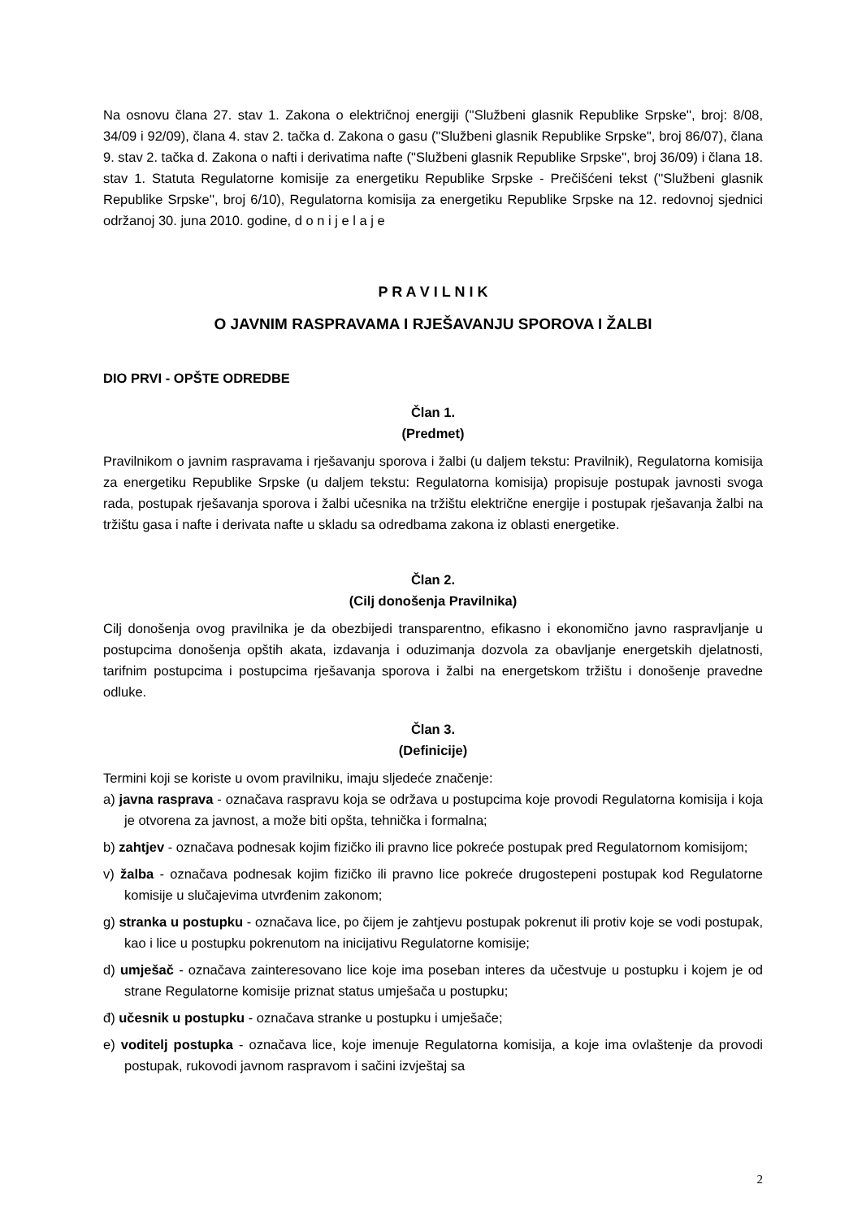Na osnovu člana 27. stav 1. Zakona o električnoj energiji (''Službeni glasnik Republike Srpske'', broj: 8/08, 34/09 i 92/09), člana 4. stav 2. tačka d. Zakona o gasu ("Službeni glasnik Republike Srpske", broj 86/07), člana 9. stav 2. tačka d. Zakona o nafti i derivatima nafte ("Službeni glasnik Republike Srpske", broj 36/09) i člana 18. stav 1. Statuta Regulatorne komisije za energetiku Republike Srpske - Prečišćeni tekst (''Službeni glasnik Republike Srpske'', broj 6/10), Regulatorna komisija za energetiku Republike Srpske na 12. redovnoj sjednici održanoj 30. juna 2010. godine, d o n i j e l a j e
P R A V I L N I K
O JAVNIM RASPRAVAMA I RJEŠAVANJU SPOROVA I ŽALBI
DIO PRVI - OPŠTE ODREDBE
Član 1.
(Predmet)
Pravilnikom o javnim raspravama i rješavanju sporova i žalbi (u daljem tekstu: Pravilnik), Regulatorna komisija za energetiku Republike Srpske (u daljem tekstu: Regulatorna komisija) propisuje postupak javnosti svoga rada, postupak rješavanja sporova i žalbi učesnika na tržištu električne energije i postupak rješavanja žalbi na tržištu gasa i nafte i derivata nafte u skladu sa odredbama zakona iz oblasti energetike.
Član 2.
(Cilj donošenja Pravilnika)
Cilj donošenja ovog pravilnika je da obezbijedi transparentno, efikasno i ekonomično javno raspravljanje u postupcima donošenja opštih akata, izdavanja i oduzimanja dozvola za obavljanje energetskih djelatnosti, tarifnim postupcima i postupcima rješavanja sporova i žalbi na energetskom tržištu i donošenje pravedne odluke.
Član 3.
(Definicije)
Termini koji se koriste u ovom pravilniku, imaju sljedeće značenje:
a) javna rasprava - označava raspravu koja se održava u postupcima koje provodi Regulatorna komisija i koja je otvorena za javnost, a može biti opšta, tehnička i formalna;
b) zahtjev - označava podnesak kojim fizičko ili pravno lice pokreće postupak pred Regulatornom komisijom;
v) žalba - označava podnesak kojim fizičko ili pravno lice pokreće drugostepeni postupak kod Regulatorne komisije u slučajevima utvrđenim zakonom;
g) stranka u postupku - označava lice, po čijem je zahtjevu postupak pokrenut ili protiv koje se vodi postupak, kao i lice u postupku pokrenutom na inicijativu Regulatorne komisije;
d) umješač - označava zainteresovano lice koje ima poseban interes da učestvuje u postupku i kojem je od strane Regulatorne komisije priznat status umješača u postupku;
đ) učesnik u postupku - označava stranke u postupku i umješače;
e) voditelj postupka - označava lice, koje imenuje Regulatorna komisija, a koje ima ovlaštenje da provodi postupak, rukovodi javnom raspravom i sačini izvještaj sa
2